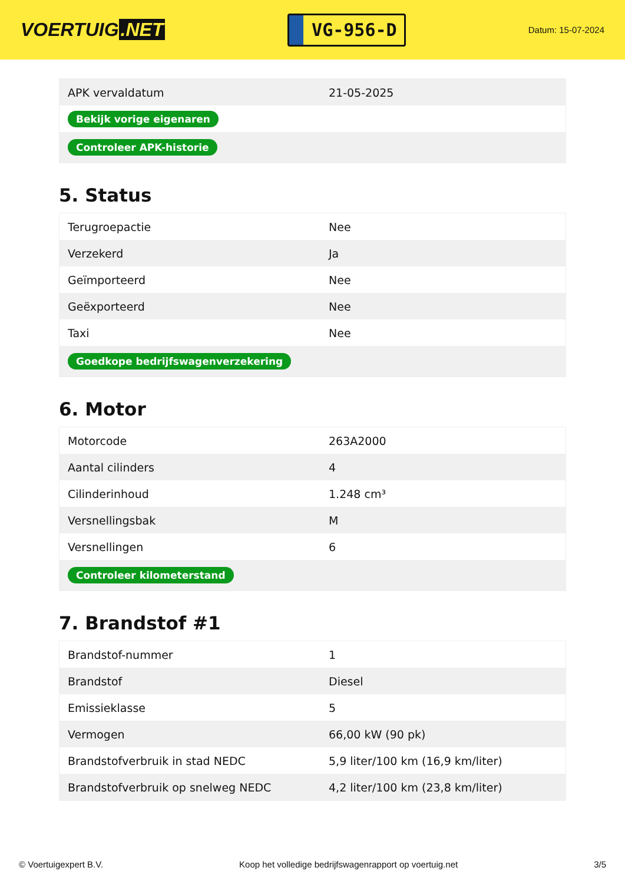VOERTUIG.NET
VG-956-D
Datum: 15-07-2024
| APK vervaldatum | 21-05-2025 |
| Bekijk vorige eigenaren | |
| Controleer APK-historie | |
5. Status
| Terugroepactie | Nee |
| Verzekerd | Ja |
| Geïmporteerd | Nee |
| Geëxporteerd | Nee |
| Taxi | Nee |
| Goedkope bedrijfswagenverzekering | |
6. Motor
| Motorcode | 263A2000 |
| Aantal cilinders | 4 |
| Cilinderinhoud | 1.248 cm³ |
| Versnellingsbak | M |
| Versnellingen | 6 |
| Controleer kilometerstand | |
7. Brandstof #1
| Brandstof-nummer | 1 |
| Brandstof | Diesel |
| Emissieklasse | 5 |
| Vermogen | 66,00 kW (90 pk) |
| Brandstofverbruik in stad NEDC | 5,9 liter/100 km (16,9 km/liter) |
| Brandstofverbruik op snelweg NEDC | 4,2 liter/100 km (23,8 km/liter) |
© Voertuigexpert B.V. Koop het volledige bedrijfswagenrapport op voertuig.net 3/5